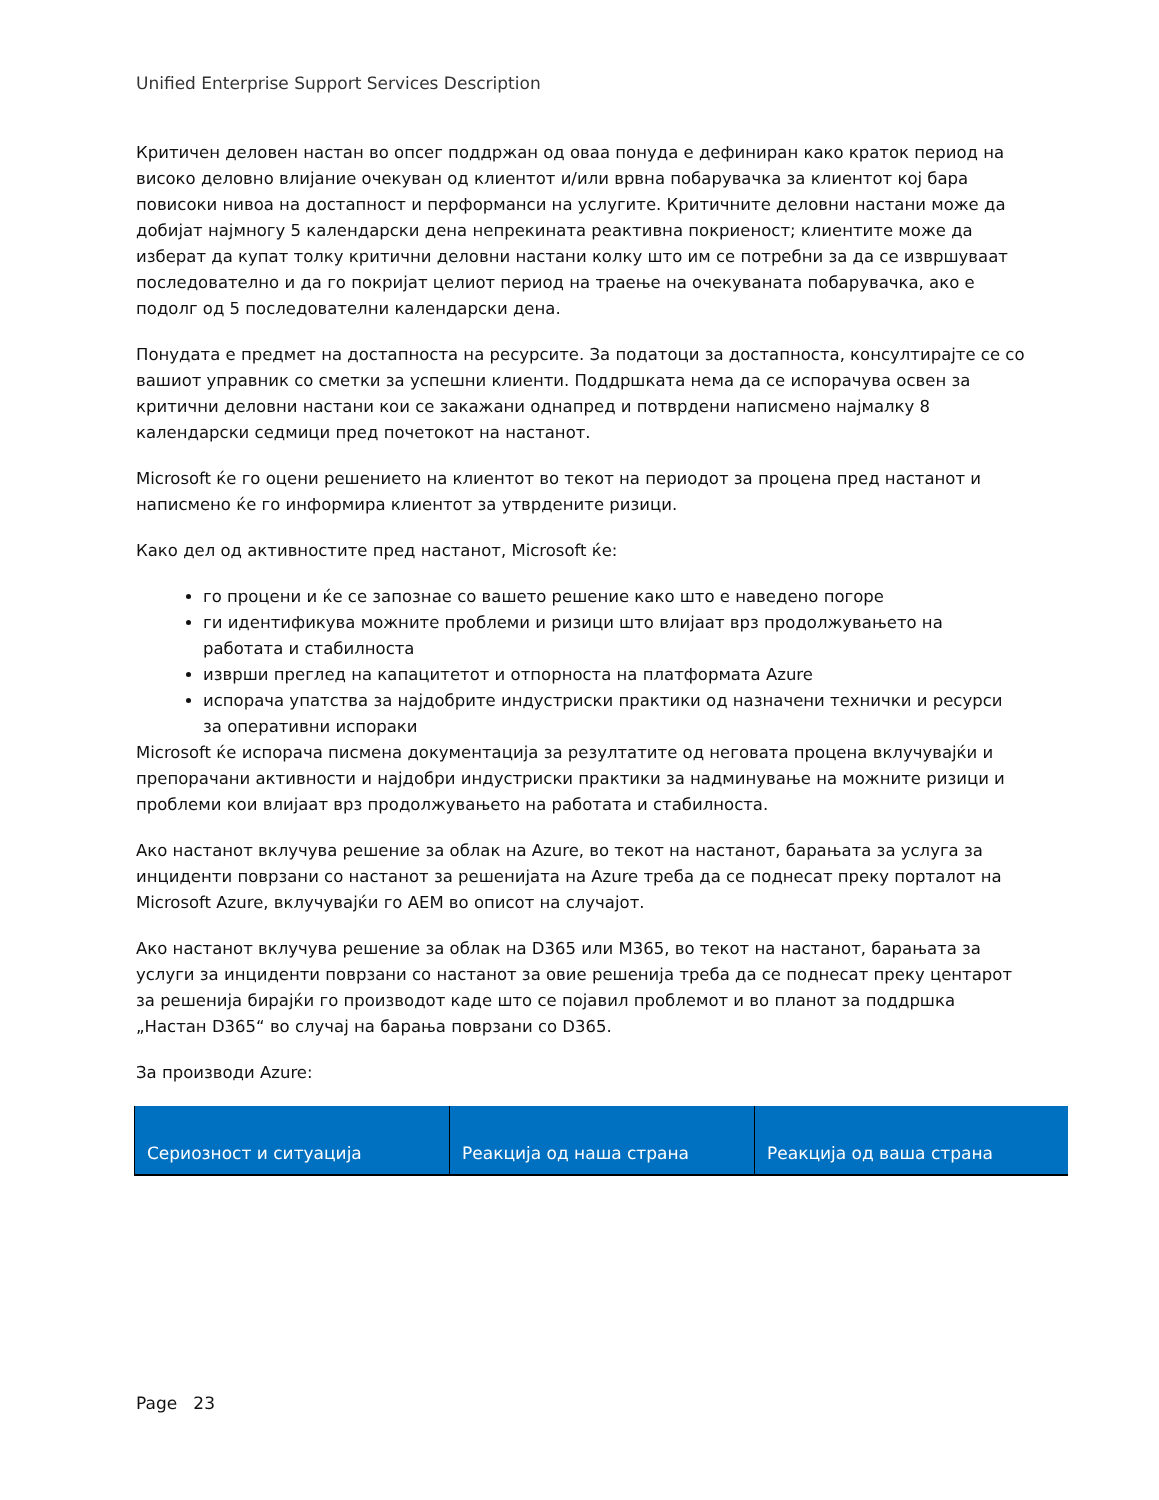Unified Enterprise Support Services Description
Критичен деловен настан во опсег поддржан од оваа понуда е дефиниран како краток период на високо деловно влијание очекуван од клиентот и/или врвна побарувачка за клиентот кој бара повисоки нивоа на достапност и перформанси на услугите. Критичните деловни настани може да добијат најмногу 5 календарски дена непрекината реактивна покриеност; клиентите може да изберат да купат толку критични деловни настани колку што им се потребни за да се извршуваат последователно и да го покријат целиот период на траење на очекуваната побарувачка, ако е подолг од 5 последователни календарски дена.
Понудата е предмет на достапноста на ресурсите. За податоци за достапноста, консултирајте се со вашиот управник со сметки за успешни клиенти. Поддршката нема да се испорачува освен за критични деловни настани кои се закажани однапред и потврдени написмено најмалку 8 календарски седмици пред почетокот на настанот.
Microsoft ќе го оцени решението на клиентот во текот на периодот за процена пред настанот и написмено ќе го информира клиентот за утврдените ризици.
Како дел од активностите пред настанот, Microsoft ќе:
го процени и ќе се запознае со вашето решение како што е наведено погоре
ги идентификува можните проблеми и ризици што влијаат врз продолжувањето на работата и стабилноста
изврши преглед на капацитетот и отпорноста на платформата Azure
испорача упатства за најдобрите индустриски практики од назначени технички и ресурси за оперативни испораки
Microsoft ќе испорача писмена документација за резултатите од неговата процена вклучувајќи и препорачани активности и најдобри индустриски практики за надминување на можните ризици и проблеми кои влијаат врз продолжувањето на работата и стабилноста.
Ако настанот вклучува решение за облак на Azure, во текот на настанот, барањата за услуга за инциденти поврзани со настанот за решенијата на Azure треба да се поднесат преку порталот на Microsoft Azure, вклучувајќи го AEM во описот на случајот.
Ако настанот вклучува решение за облак на D365 или M365, во текот на настанот, барањата за услуги за инциденти поврзани со настанот за овие решенија треба да се поднесат преку центарот за решенија бирајќи го производот каде што се појавил проблемот и во планот за поддршка „Настан D365“ во случај на барања поврзани со D365.
За производи Azure:
| Сериозност и ситуација | Реакција од наша страна | Реакција од ваша страна |
| --- | --- | --- |
Page 23